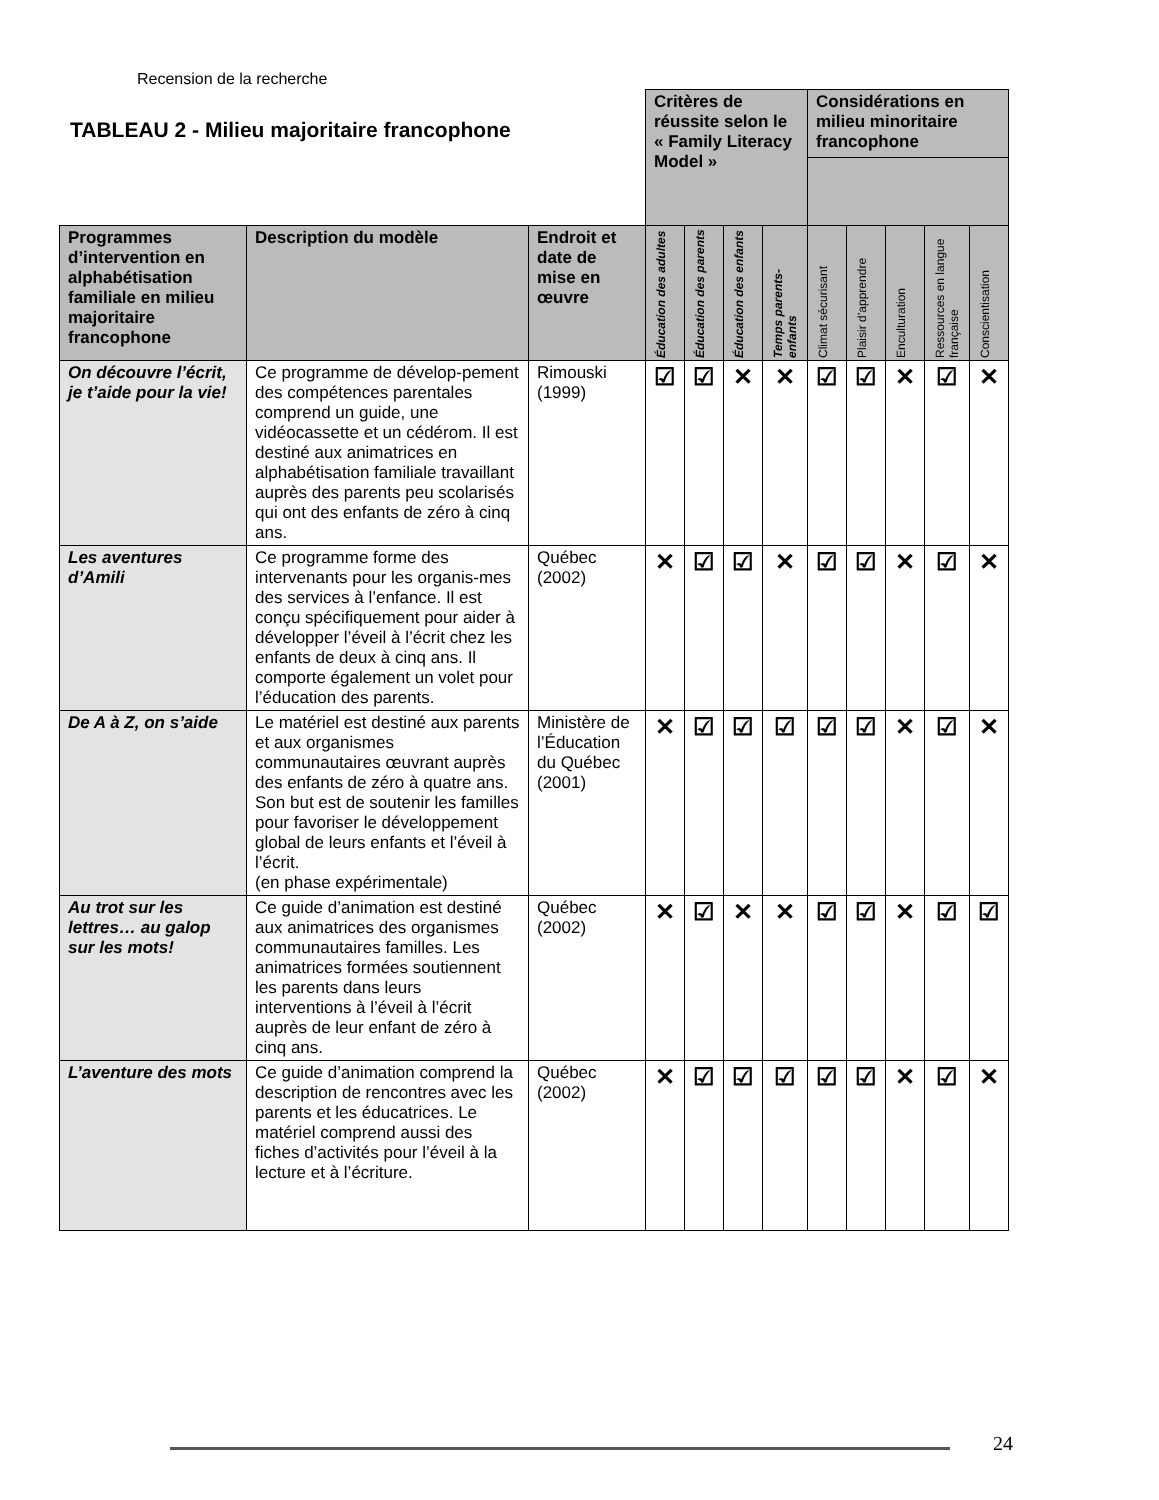Recension de la recherche
TABLEAU 2 - Milieu majoritaire francophone
| | | | Critères de réussite selon le « Family Literacy Model » | | | | Considérations en milieu minoritaire francophone | | | | |
| Programmes d’intervention en alphabétisation familiale en milieu majoritaire francophone | Description du modèle | Endroit et date de mise en œuvre | Éducation des adultes | Éducation des parents | Éducation des enfants | Temps parents-enfants | Climat sécurisant | Plaisir d’apprendre | Enculturation | Ressources en langue française | Conscientisation |
| On découvre l’écrit, je t’aide pour la vie! | Ce programme de dévelop-pement des compétences parentales comprend un guide, une vidéocassette et un cédérom. Il est destiné aux animatrices en alphabétisation familiale travaillant auprès des parents peu scolarisés qui ont des enfants de zéro à cinq ans. | Rimouski (1999) | ☑ | ☑ | ✕ | ✕ | ☑ | ☑ | ✕ | ☑ | ✕ |
| Les aventures d’Amili | Ce programme forme des intervenants pour les organis-mes des services à l’enfance. Il est conçu spécifiquement pour aider à développer l’éveil à l’écrit chez les enfants de deux à cinq ans. Il comporte également un volet pour l’éducation des parents. | Québec (2002) | ✕ | ☑ | ☑ | ✕ | ☑ | ☑ | ✕ | ☑ | ✕ |
| De A à Z, on s’aide | Le matériel est destiné aux parents et aux organismes communautaires œuvrant auprès des enfants de zéro à quatre ans. Son but est de soutenir les familles pour favoriser le développement global de leurs enfants et l’éveil à l’écrit. (en phase expérimentale) | Ministère de l’Éducation du Québec (2001) | ✕ | ☑ | ☑ | ☑ | ☑ | ☑ | ✕ | ☑ | ✕ |
| Au trot sur les lettres… au galop sur les mots! | Ce guide d’animation est destiné aux animatrices des organismes communautaires familles. Les animatrices formées soutiennent les parents dans leurs interventions à l’éveil à l’écrit auprès de leur enfant de zéro à cinq ans. | Québec (2002) | ✕ | ☑ | ✕ | ✕ | ☑ | ☑ | ✕ | ☑ | ☑ |
| L’aventure des mots | Ce guide d’animation comprend la description de rencontres avec les parents et les éducatrices. Le matériel comprend aussi des fiches d’activités pour l’éveil à la lecture et à l’écriture. | Québec (2002) | ✕ | ☑ | ☑ | ☑ | ☑ | ☑ | ✕ | ☑ | ✕ |
24